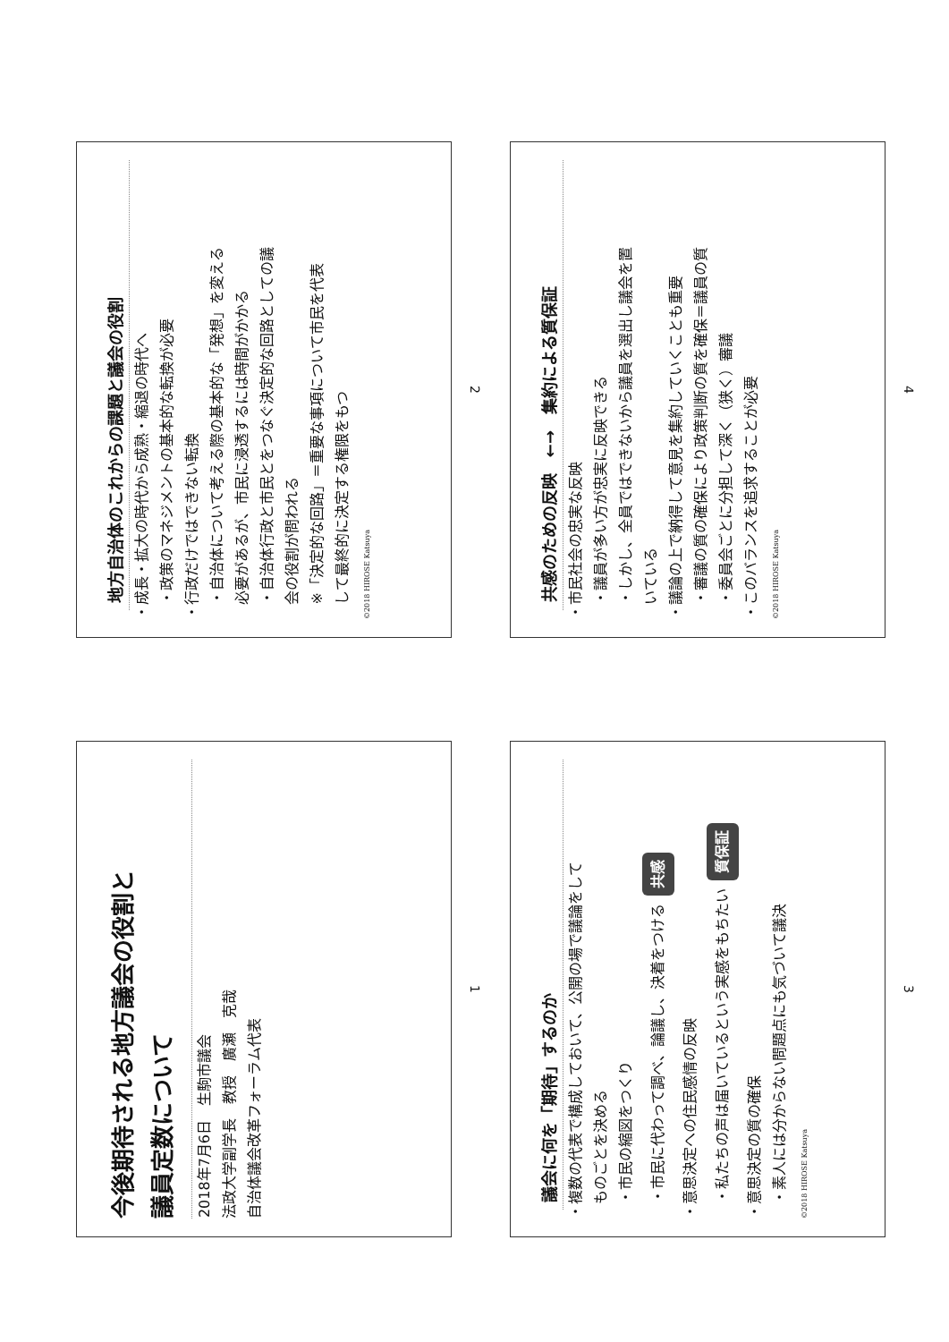今後期待される地方議会の役割と
議員定数について
2018年7月6日　生駒市議会
法政大学副学長　教授　廣瀬　克哉
自治体議会改革フォーラム代表
1
地方自治体のこれからの課題と議会の役割
・成長・拡大の時代から成熟・縮退の時代へ
　・政策のマネジメントの基本的な転換が必要
・行政だけではできない転換
　・自治体について考える際の基本的な「発想」を変える
　必要があるが、市民に浸透するには時間がかかる
　・自治体行政と市民とをつなぐ決定的な回路としての議
　会の役割が問われる
　※「決定的な回路」＝重要な事項について市民を代表
　して最終的に決定する権限をもつ
©2018 HIROSE Katsuya
2
議会に何を「期待」するのか
・複数の代表で構成しておいて、公開の場で議論をして
　ものごとを決める
　・市民の縮図をつくり
　・市民に代わって調べ、論議し、決着をつける 共感
・意思決定への住民感情の反映
　・私たちの声は届いているという実感をもちたい 質保証
・意思決定の質の確保
　・素人には分からない問題点にも気づいて議決
©2018 HIROSE Katsuya
3
共感のための反映　←→　集約による質保証
・市民社会の忠実な反映
　・議員が多い方が忠実に反映できる
　・しかし、全員ではできないから議員を選出し議会を置
　いている
・議論の上で納得して意見を集約していくことも重要
　・審議の質の確保により政策判断の質を確保＝議員の質
　・委員会ごとに分担して深く（狭く）審議
・このバランスを追求することが必要
©2018 HIROSE Katsuya
4